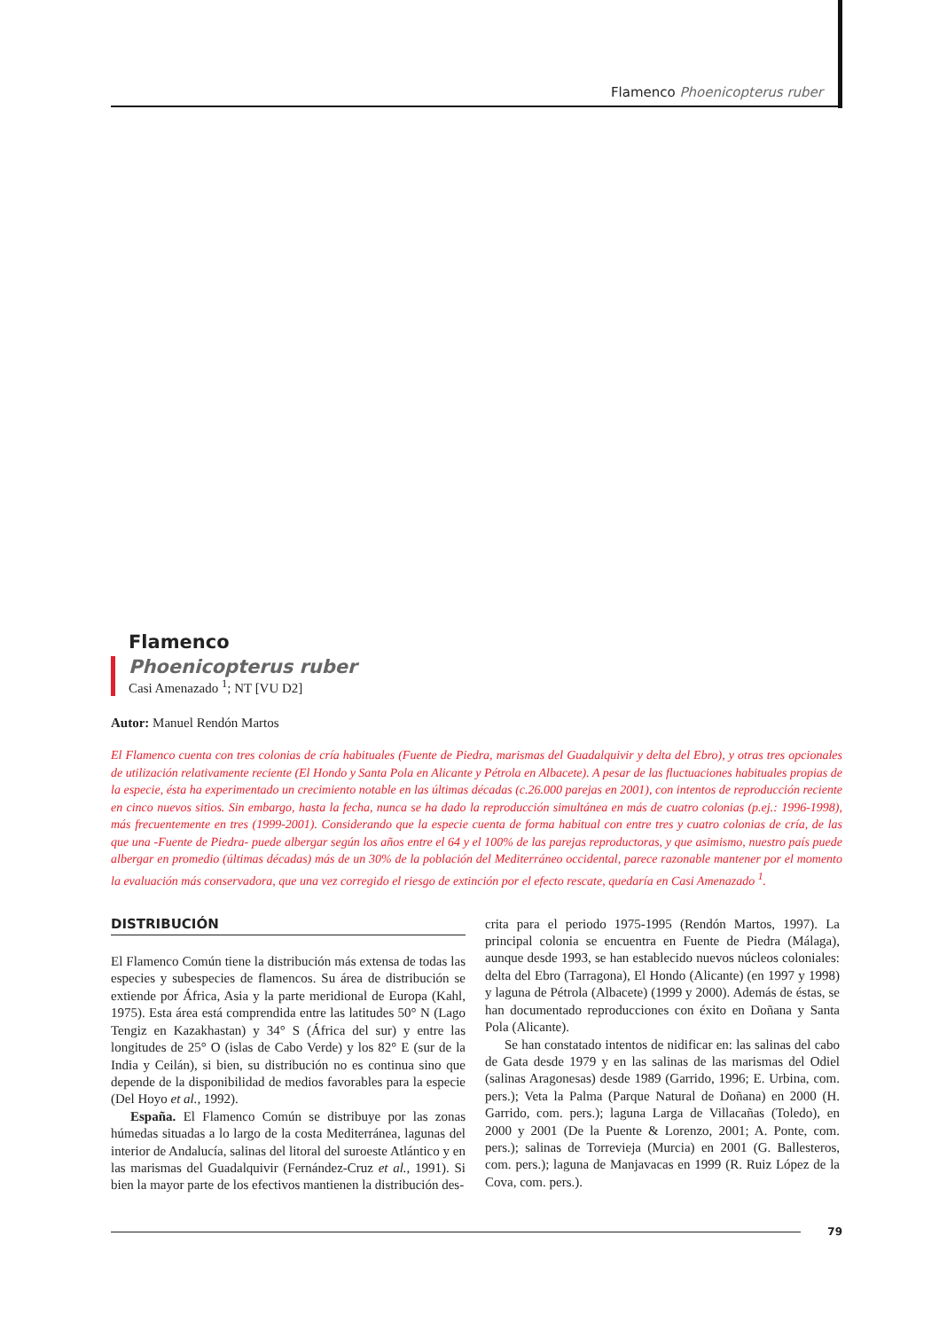Flamenco Phoenicopterus ruber
Flamenco
Phoenicopterus ruber
Casi Amenazado <sup>1</sup>; NT [VU D2]
Autor: Manuel Rendón Martos
El Flamenco cuenta con tres colonias de cría habituales (Fuente de Piedra, marismas del Guadalquivir y delta del Ebro), y otras tres opcionales de utilización relativamente reciente (El Hondo y Santa Pola en Alicante y Pétrola en Albacete). A pesar de las fluctuaciones habituales propias de la especie, ésta ha experimentado un crecimiento notable en las últimas décadas (c.26.000 parejas en 2001), con intentos de reproducción reciente en cinco nuevos sitios. Sin embargo, hasta la fecha, nunca se ha dado la reproducción simultánea en más de cuatro colonias (p.ej.: 1996-1998), más frecuentemente en tres (1999-2001). Considerando que la especie cuenta de forma habitual con entre tres y cuatro colonias de cría, de las que una -Fuente de Piedra- puede albergar según los años entre el 64 y el 100% de las parejas reproductoras, y que asimismo, nuestro país puede albergar en promedio (últimas décadas) más de un 30% de la población del Mediterráneo occidental, parece razonable mantener por el momento la evaluación más conservadora, que una vez corregido el riesgo de extinción por el efecto rescate, quedaría en Casi Amenazado <sup>1</sup>.
DISTRIBUCIÓN
El Flamenco Común tiene la distribución más extensa de todas las especies y subespecies de flamencos. Su área de distribución se extiende por África, Asia y la parte meridional de Europa (Kahl, 1975). Esta área está comprendida entre las latitudes 50° N (Lago Tengiz en Kazakhastan) y 34° S (África del sur) y entre las longitudes de 25° O (islas de Cabo Verde) y los 82° E (sur de la India y Ceilán), si bien, su distribución no es continua sino que depende de la disponibilidad de medios favorables para la especie (Del Hoyo et al., 1992).
España. El Flamenco Común se distribuye por las zonas húmedas situadas a lo largo de la costa Mediterránea, lagunas del interior de Andalucía, salinas del litoral del suroeste Atlántico y en las marismas del Guadalquivir (Fernández-Cruz et al., 1991). Si bien la mayor parte de los efectivos mantienen la distribución des-
crita para el periodo 1975-1995 (Rendón Martos, 1997). La principal colonia se encuentra en Fuente de Piedra (Málaga), aunque desde 1993, se han establecido nuevos núcleos coloniales: delta del Ebro (Tarragona), El Hondo (Alicante) (en 1997 y 1998) y laguna de Pétrola (Albacete) (1999 y 2000). Además de éstas, se han documentado reproducciones con éxito en Doñana y Santa Pola (Alicante).
Se han constatado intentos de nidificar en: las salinas del cabo de Gata desde 1979 y en las salinas de las marismas del Odiel (salinas Aragonesas) desde 1989 (Garrido, 1996; E. Urbina, com. pers.); Veta la Palma (Parque Natural de Doñana) en 2000 (H. Garrido, com. pers.); laguna Larga de Villacañas (Toledo), en 2000 y 2001 (De la Puente & Lorenzo, 2001; A. Ponte, com. pers.); salinas de Torrevieja (Murcia) en 2001 (G. Ballesteros, com. pers.); laguna de Manjavacas en 1999 (R. Ruiz López de la Cova, com. pers.).
79